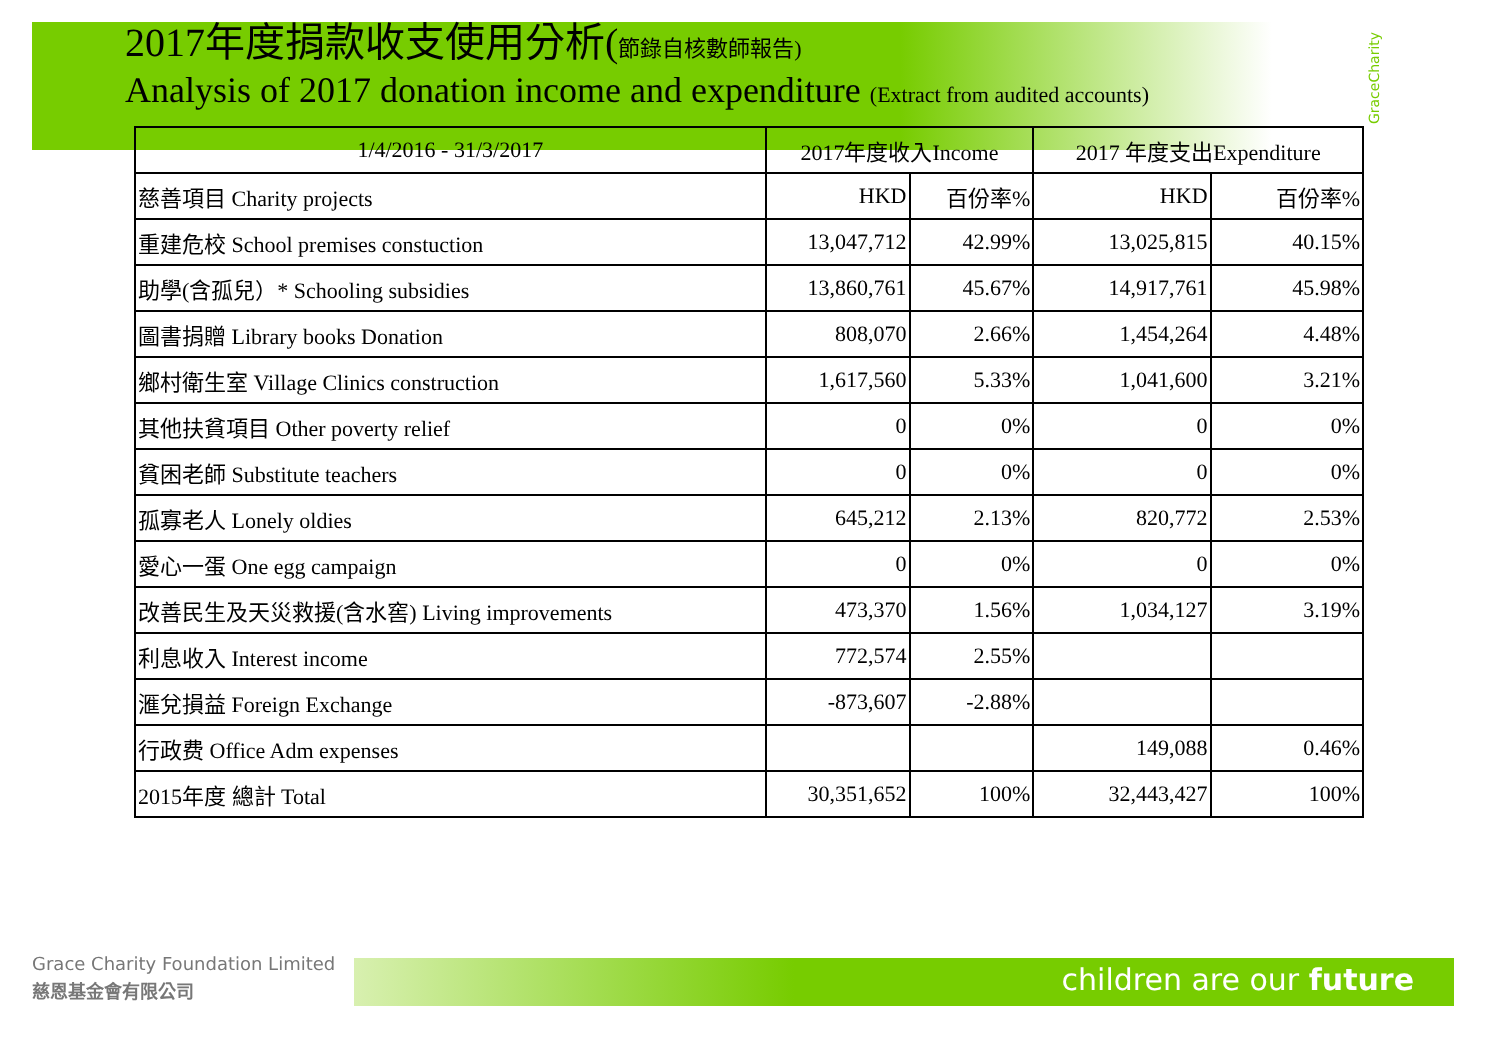2017年度捐款收支使用分析(節錄自核數師報告)
Analysis of 2017 donation income and expenditure (Extract from audited accounts)
GraceCharity
| 1/4/2016 - 31/3/2017 | 2017年度收入Income | | 2017 年度支出Expenditure | |
| --- | --- | --- | --- | --- |
| 慈善項目 Charity projects | HKD | 百份率% | HKD | 百份率% |
| 重建危校 School premises constuction | 13,047,712 | 42.99% | 13,025,815 | 40.15% |
| 助學(含孤兒）* Schooling subsidies | 13,860,761 | 45.67% | 14,917,761 | 45.98% |
| 圖書捐贈 Library books Donation | 808,070 | 2.66% | 1,454,264 | 4.48% |
| 鄉村衛生室 Village Clinics construction | 1,617,560 | 5.33% | 1,041,600 | 3.21% |
| 其他扶貧項目 Other poverty relief | 0 | 0% | 0 | 0% |
| 貧困老師 Substitute teachers | 0 | 0% | 0 | 0% |
| 孤寡老人 Lonely oldies | 645,212 | 2.13% | 820,772 | 2.53% |
| 愛心一蛋 One egg campaign | 0 | 0% | 0 | 0% |
| 改善民生及天災救援(含水窖) Living improvements | 473,370 | 1.56% | 1,034,127 | 3.19% |
| 利息收入 Interest income | 772,574 | 2.55% | | |
| 滙兌損益 Foreign Exchange | -873,607 | -2.88% | | |
| 行政费 Office Adm expenses | | | 149,088 | 0.46% |
| 2015年度 總計 Total | 30,351,652 | 100% | 32,443,427 | 100% |
Grace Charity Foundation Limited
慈恩基金會有限公司
children are our future